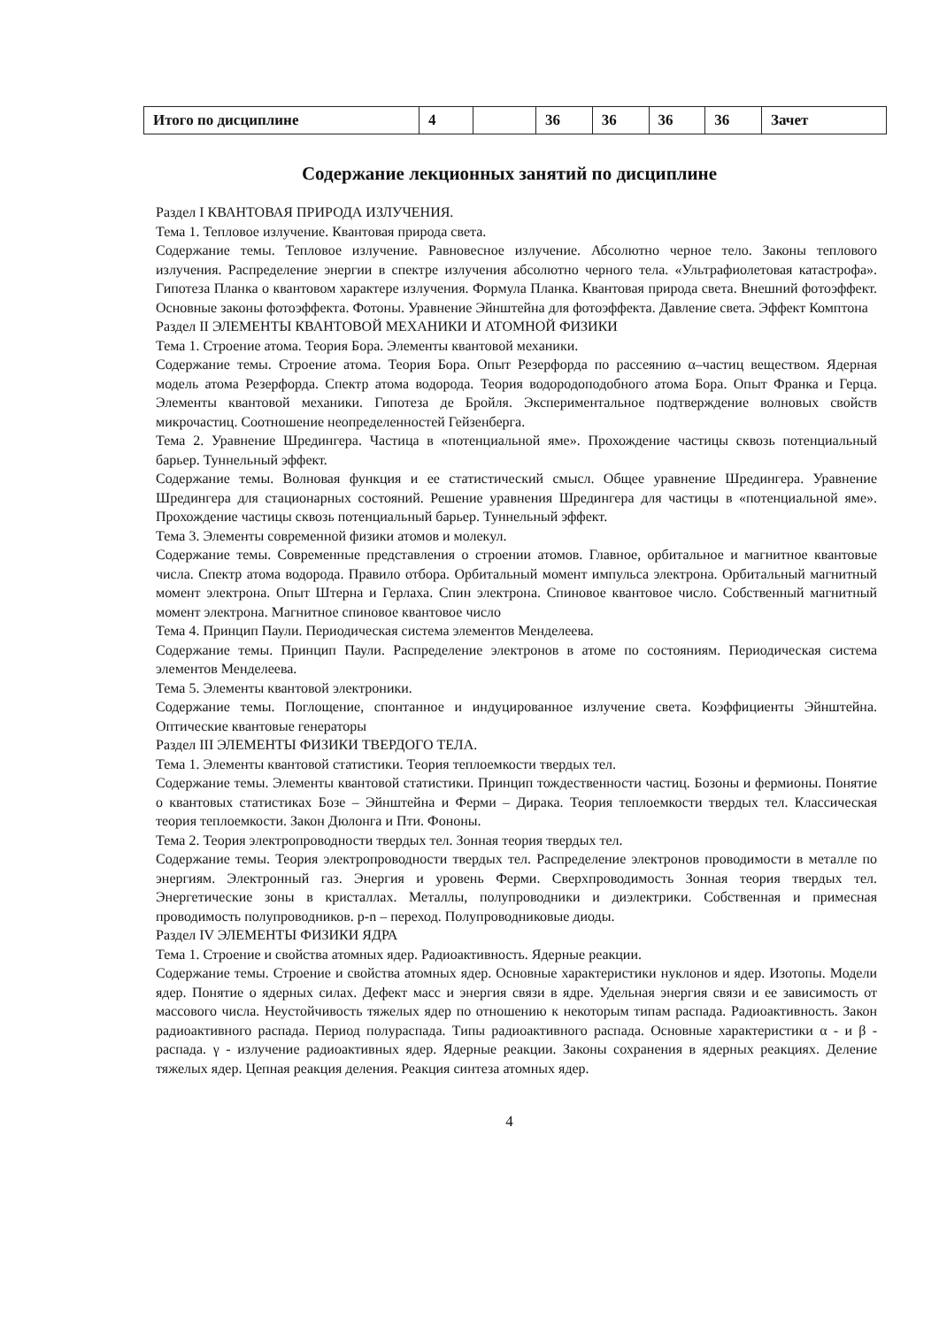| Итого по дисциплине | 4 | | 36 | 36 | 36 | 36 | Зачет |
Содержание лекционных занятий по дисциплине
Раздел I КВАНТОВАЯ ПРИРОДА ИЗЛУЧЕНИЯ.
Тема 1. Тепловое излучение. Квантовая природа света.
Содержание темы. Тепловое излучение. Равновесное излучение. Абсолютно черное тело. Законы теплового излучения. Распределение энергии в спектре излучения абсолютно черного тела. «Ультрафиолетовая катастрофа». Гипотеза Планка о квантовом характере излучения. Формула Планка. Квантовая природа света. Внешний фотоэффект. Основные законы фотоэффекта. Фотоны. Уравнение Эйнштейна для фотоэффекта. Давление света. Эффект Комптона
Раздел II ЭЛЕМЕНТЫ КВАНТОВОЙ МЕХАНИКИ И АТОМНОЙ ФИЗИКИ
Тема 1. Строение атома. Теория Бора. Элементы квантовой механики.
Содержание темы. Строение атома. Теория Бора. Опыт Резерфорда по рассеянию α–частиц веществом. Ядерная модель атома Резерфорда. Спектр атома водорода. Теория водородоподобного атома Бора. Опыт Франка и Герца. Элементы квантовой механики. Гипотеза де Бройля. Экспериментальное подтверждение волновых свойств микрочастиц. Соотношение неопределенностей Гейзенберга.
Тема 2. Уравнение Шредингера. Частица в «потенциальной яме». Прохождение частицы сквозь потенциальный барьер. Туннельный эффект.
Содержание темы. Волновая функция и ее статистический смысл. Общее уравнение Шредингера. Уравнение Шредингера для стационарных состояний. Решение уравнения Шредингера для частицы в «потенциальной яме». Прохождение частицы сквозь потенциальный барьер. Туннельный эффект.
Тема 3. Элементы современной физики атомов и молекул.
Содержание темы. Современные представления о строении атомов. Главное, орбитальное и магнитное квантовые числа. Спектр атома водорода. Правило отбора. Орбитальный момент импульса электрона. Орбитальный магнитный момент электрона. Опыт Штерна и Герлаха. Спин электрона. Спиновое квантовое число. Собственный магнитный момент электрона. Магнитное спиновое квантовое число
Тема 4. Принцип Паули. Периодическая система элементов Менделеева.
Содержание темы. Принцип Паули. Распределение электронов в атоме по состояниям. Периодическая система элементов Менделеева.
Тема 5. Элементы квантовой электроники.
Содержание темы. Поглощение, спонтанное и индуцированное излучение света. Коэффициенты Эйнштейна. Оптические квантовые генераторы
Раздел III ЭЛЕМЕНТЫ ФИЗИКИ ТВЕРДОГО ТЕЛА.
Тема 1. Элементы квантовой статистики. Теория теплоемкости твердых тел.
Содержание темы. Элементы квантовой статистики. Принцип тождественности частиц. Бозоны и фермионы. Понятие о квантовых статистиках Бозе – Эйнштейна и Ферми – Дирака. Теория теплоемкости твердых тел. Классическая теория теплоемкости. Закон Дюлонга и Пти. Фононы.
Тема 2. Теория электропроводности твердых тел. Зонная теория твердых тел.
Содержание темы. Теория электропроводности твердых тел. Распределение электронов проводимости в металле по энергиям. Электронный газ. Энергия и уровень Ферми. Сверхпроводимость Зонная теория твердых тел. Энергетические зоны в кристаллах. Металлы, полупроводники и диэлектрики. Собственная и примесная проводимость полупроводников. p-n – переход. Полупроводниковые диоды.
Раздел IV ЭЛЕМЕНТЫ ФИЗИКИ ЯДРА
Тема 1. Строение и свойства атомных ядер. Радиоактивность. Ядерные реакции.
Содержание темы. Строение и свойства атомных ядер. Основные характеристики нуклонов и ядер. Изотопы. Модели ядер. Понятие о ядерных силах. Дефект масс и энергия связи в ядре. Удельная энергия связи и ее зависимость от массового числа. Неустойчивость тяжелых ядер по отношению к некоторым типам распада. Радиоактивность. Закон радиоактивного распада. Период полураспада. Типы радиоактивного распада. Основные характеристики α - и β - распада. γ - излучение радиоактивных ядер. Ядерные реакции. Законы сохранения в ядерных реакциях. Деление тяжелых ядер. Цепная реакция деления. Реакция синтеза атомных ядер.
4